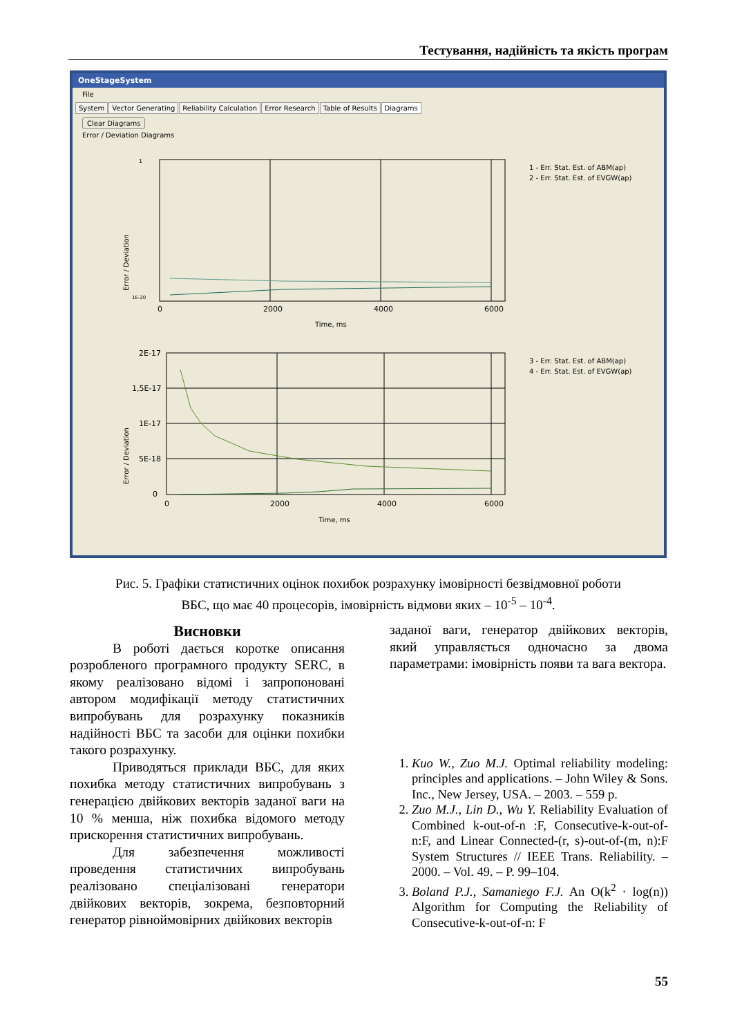Тестування, надійність та якість програм
OneStageSystem
File
System Vector Generating Reliability Calculation Error Research Table of Results Diagrams
Clear Diagrams
Error / Deviation Diagrams
Error / Deviation
0
2000
4000
6000
Time, ms
1
1E-20
1 - Err. Stat. Est. of ABM(ap)
2 - Err. Stat. Est. of EVGW(ap)
Error / Deviation
2E-17
1,5E-17
1E-17
5E-18
0
0
2000
4000
6000
Time, ms
3 - Err. Stat. Est. of ABM(ap)
4 - Err. Stat. Est. of EVGW(ap)
Рис. 5. Графіки статистичних оцінок похибок розрахунку імовірності безвідмовної роботи
ВБС, що має 40 процесорів, імовірність відмови яких – 10<sup>-5</sup> – 10<sup>-4</sup>.
Висновки
В роботі дається коротке описання розробленого програмного продукту SERC, в якому реалізовано відомі і запропоновані автором модифікації методу статистичних випробувань для розрахунку показників надійності ВБС та засоби для оцінки похибки такого розрахунку.
Приводяться приклади ВБС, для яких похибка методу статистичних випробувань з генерацією двійкових векторів заданої ваги на 10 % менша, ніж похибка відомого методу прискорення статистичних випробувань.
Для забезпечення можливості проведення статистичних випробувань реалізовано спеціалізовані генератори двійкових векторів, зокрема, безповторний генератор рівноймовірних двійкових векторів
заданої ваги, генератор двійкових векторів, який управляється одночасно за двома параметрами: імовірність появи та вага вектора.
1. Kuo W., Zuo M.J. Optimal reliability modeling: principles and applications. – John Wiley & Sons. Inc., New Jersey, USA. – 2003. – 559 p.
2. Zuo M.J., Lin D., Wu Y. Reliability Evaluation of Combined k-out-of-n :F, Consecutive-k-out-of-n:F, and Linear Connected-(r, s)-out-of-(m, n):F System Structures // IEEE Trans. Reliability. – 2000. – Vol. 49. – P. 99–104.
3. Boland P.J., Samaniego F.J. An O(k<sup>2</sup> · log(n)) Algorithm for Computing the Reliability of Consecutive-k-out-of-n: F
55